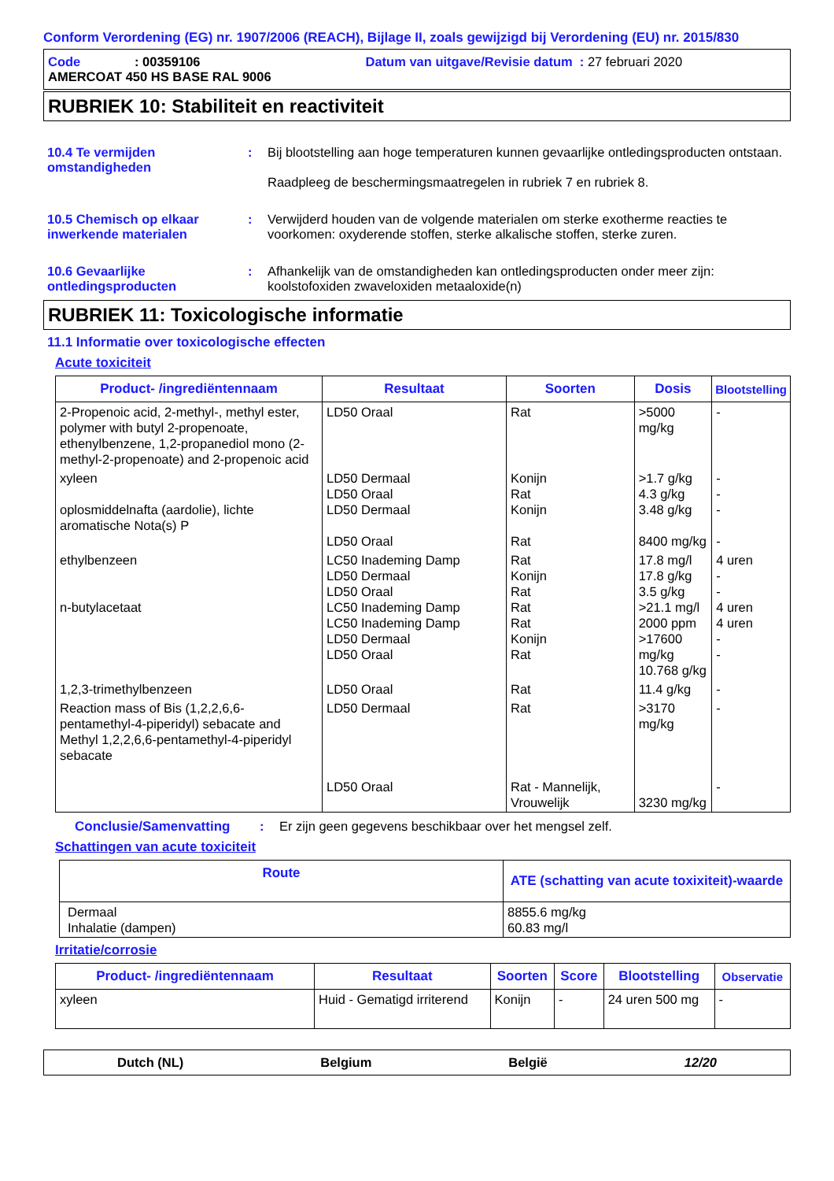Conform Verordening (EG) nr. 1907/2006 (REACH), Bijlage II, zoals gewijzigd bij Verordening (EU) nr. 2015/830
Code: 00359106 Datum van uitgave/Revisie datum : 27 februari 2020
AMERCOAT 450 HS BASE RAL 9006
RUBRIEK 10: Stabiliteit en reactiviteit
10.4 Te vermijden omstandigheden
: Bij blootstelling aan hoge temperaturen kunnen gevaarlijke ontledingsproducten ontstaan.
Raadpleeg de beschermingsmaatregelen in rubriek 7 en rubriek 8.
10.5 Chemisch op elkaar inwerkende materialen
: Verwijderd houden van de volgende materialen om sterke exotherme reacties te voorkomen: oxyderende stoffen, sterke alkalische stoffen, sterke zuren.
10.6 Gevaarlijke ontledingsproducten
: Afhankelijk van de omstandigheden kan ontledingsproducten onder meer zijn: koolstofoxiden zwaveloxiden metaaloxide(n)
RUBRIEK 11: Toxicologische informatie
11.1 Informatie over toxicologische effecten
Acute toxiciteit
| Product- /ingrediëntennaam | Resultaat | Soorten | Dosis | Blootstelling |
| --- | --- | --- | --- | --- |
| 2-Propenoic acid, 2-methyl-, methyl ester, polymer with butyl 2-propenoate, ethenylbenzene, 1,2-propanediol mono (2-methyl-2-propenoate) and 2-propenoic acid | LD50 Oraal | Rat | >5000 mg/kg | - |
| xyleen oplosmiddelnafta (aardolie), lichte aromatische Nota(s) P | LD50 Dermaal LD50 Oraal LD50 Dermaal LD50 Oraal | Konijn Rat Konijn Rat | >1.7 g/kg 4.3 g/kg 3.48 g/kg 8400 mg/kg | - - - - |
| ethylbenzeen n-butylacetaat | LC50 Inademing Damp LD50 Dermaal LD50 Oraal LC50 Inademing Damp LC50 Inademing Damp LD50 Dermaal LD50 Oraal | Rat Konijn Rat Rat Rat Konijn Rat | 17.8 mg/l 17.8 g/kg 3.5 g/kg >21.1 mg/l 2000 ppm >17600 mg/kg 10.768 g/kg | 4 uren - - 4 uren 4 uren - - |
| 1,2,3-trimethylbenzeen | LD50 Oraal | Rat | 11.4 g/kg | - |
| Reaction mass of Bis (1,2,2,6,6-pentamethyl-4-piperidyl) sebacate and Methyl 1,2,2,6,6-pentamethyl-4-piperidyl sebacate | LD50 Dermaal LD50 Oraal | Rat Rat - Mannelijk, Vrouwelijk | >3170 mg/kg 3230 mg/kg | - - |
Conclusie/Samenvatting: Er zijn geen gegevens beschikbaar over het mengsel zelf.
Schattingen van acute toxiciteit
| Route | ATE (schatting van acute toxixiteit)-waarde |
| --- | --- |
| Dermaal Inhalatie (dampen) | 8855.6 mg/kg 60.83 mg/l |
Irritatie/corrosie
| Product- /ingrediëntennaam | Resultaat | Soorten | Score | Blootstelling | Observatie |
| --- | --- | --- | --- | --- | --- |
| xyleen | Huid - Gematigd irriterend | Konijn | - | 24 uren 500 mg | - |
Dutch (NL) Belgium België 12/20